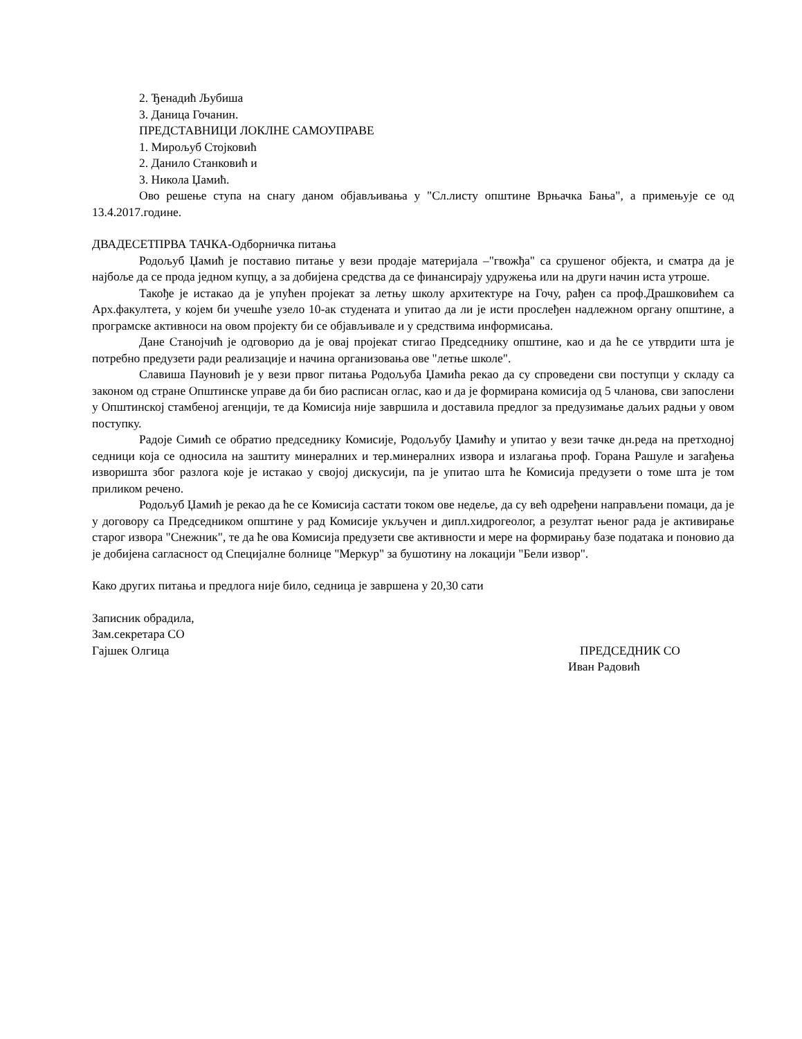2. Ђенадић Љубиша
3. Даница Гочанин.
ПРЕДСТАВНИЦИ ЛОКЛНЕ САМОУПРАВЕ
1. Мирољуб Стојковић
2. Данило Станковић и
3. Никола Џамић.
Ово решење ступа на снагу даном објављивања у "Сл.листу општине Врњачка Бања", а примењује се од 13.4.2017.године.
ДВАДЕСЕТПРВА ТАЧКА-Одборничка питања
Родољуб Џамић је поставио питање у вези продаје материјала –"гвожђа" са срушеног објекта, и сматра да је најбоље да се прода једном купцу, а за добијена средства да се финансирају удружења или на други начин иста утроше.
Такође је истакао да је упућен пројекат за летњу школу архитектуре на Гочу, рађен са проф.Драшковићем са Арх.факултета, у којем би учешће узело 10-ак студената и упитао да ли је исти прослеђен надлежном органу општине, а програмске активноси на овом пројекту би се објављивале и у средствима информисања.
Дане Станојчић је одговорио да је овај пројекат стигао Председнику општине, као и да ће се утврдити шта је потребно предузети ради реализације и начина организовања ове "летње школе".
Славиша Пауновић је у вези првог питања Родољуба Џамића рекао да су спроведени сви поступци у складу са законом од стране Општинске управе да би био расписан оглас, као и да је формирана комисија од 5 чланова, сви запослени у Општинској стамбеној агенцији, те да Комисија није завршила и доставила предлог за предузимање даљих радњи у овом поступку.
Радоје Симић се обратио председнику Комисије, Родољубу Џамићу и упитао у вези тачке дн.реда на претходној седници која се односила на заштиту минералних и тер.минералних извора и излагања проф. Горана Рашуле и загађења изворишта због разлога које је истакао у својој дискусији, па је упитао шта ће Комисија предузети о томе шта је том приликом речено.
Родољуб Џамић је рекао да ће се Комисија састати током ове недеље, да су већ одређени направљени помаци, да је у договору са Председником општине у рад Комисије укључен и дипл.хидрогеолог, а резултат њеног рада је активирање старог извора "Снежник", те да ће ова Комисија предузети све активности и мере на формирању базе података и поновио да је добијена сагласност од Специјалне болнице "Меркур" за бушотину на локацији "Бели извор".
Како других питања и предлога није било, седница је завршена у 20,30 сати
Записник обрадила,
Зам.секретара СО
Гајшек Олгица ПРЕДСЕДНИК СО
Иван Радовић